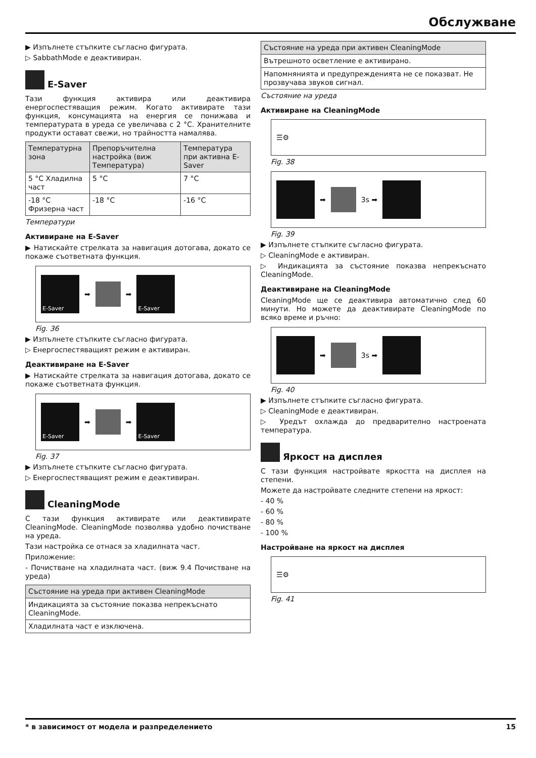Обслужване
▶ Изпълнете стъпките съгласно фигурата.
▷ SabbathMode е деактивиран.
E-Saver
Тази функция активира или деактивира енергоспестяващия режим. Когато активирате тази функция, консумацията на енергия се понижава и температурата в уреда се увеличава с 2 °C. Хранителните продукти остават свежи, но трайността намалява.
| Температурна зона | Препоръчителна настройка (виж Температура) | Температура при активна E-Saver |
| --- | --- | --- |
| 5 °C Хладилна част | 5 °C | 7 °C |
| -18 °C Фризерна част | -18 °C | -16 °C |
Температури
Активиране на E-Saver
▶ Натискайте стрелката за навигация дотогава, докато се покаже съответната функция.
E-Saver
➡
➡
E-Saver
Fig. 36
▶ Изпълнете стъпките съгласно фигурата.
▷ Енергоспестяващият режим е активиран.
Деактивиране на E-Saver
▶ Натискайте стрелката за навигация дотогава, докато се покаже съответната функция.
E-Saver
➡
➡
E-Saver
Fig. 37
▶ Изпълнете стъпките съгласно фигурата.
▷ Енергоспестяващият режим е деактивиран.
CleaningMode
С тази функция активирате или деактивирате CleaningMode. CleaningMode позволява удобно почистване на уреда.
Тази настройка се отнася за хладилната част.
Приложение:
- Почистване на хладилната част. (виж 9.4 Почистване на уреда)
| Състояние на уреда при активен CleaningMode |
| --- |
| Индикацията за състояние показва непрекъснато CleaningMode. |
| Хладилната част е изключена. |
| Състояние на уреда при активен CleaningMode |
| --- |
| Вътрешното осветление е активирано. |
| Напомнянията и предупрежденията не се показват. Не прозвучава звуков сигнал. |
Състояние на уреда
Активиране на CleaningMode
☰⚙
Fig. 38
➡
3s ➡
Fig. 39
▶ Изпълнете стъпките съгласно фигурата.
▷ CleaningMode е активиран.
▷ Индикацията за състояние показва непрекъснато CleaningMode.
Деактивиране на CleaningMode
CleaningMode ще се деактивира автоматично след 60 минути. Но можете да деактивирате CleaningMode по всяко време и ръчно:
➡
3s ➡
Fig. 40
▶ Изпълнете стъпките съгласно фигурата.
▷ CleaningMode е деактивиран.
▷ Уредът охлажда до предварително настроената температура.
Яркост на дисплея
С тази функция настройвате яркостта на дисплея на степени.
Можете да настройвате следните степени на яркост:
- 40 %
- 60 %
- 80 %
- 100 %
Настройване на яркост на дисплея
☰⚙
Fig. 41
* в зависимост от модела и разпределението 15